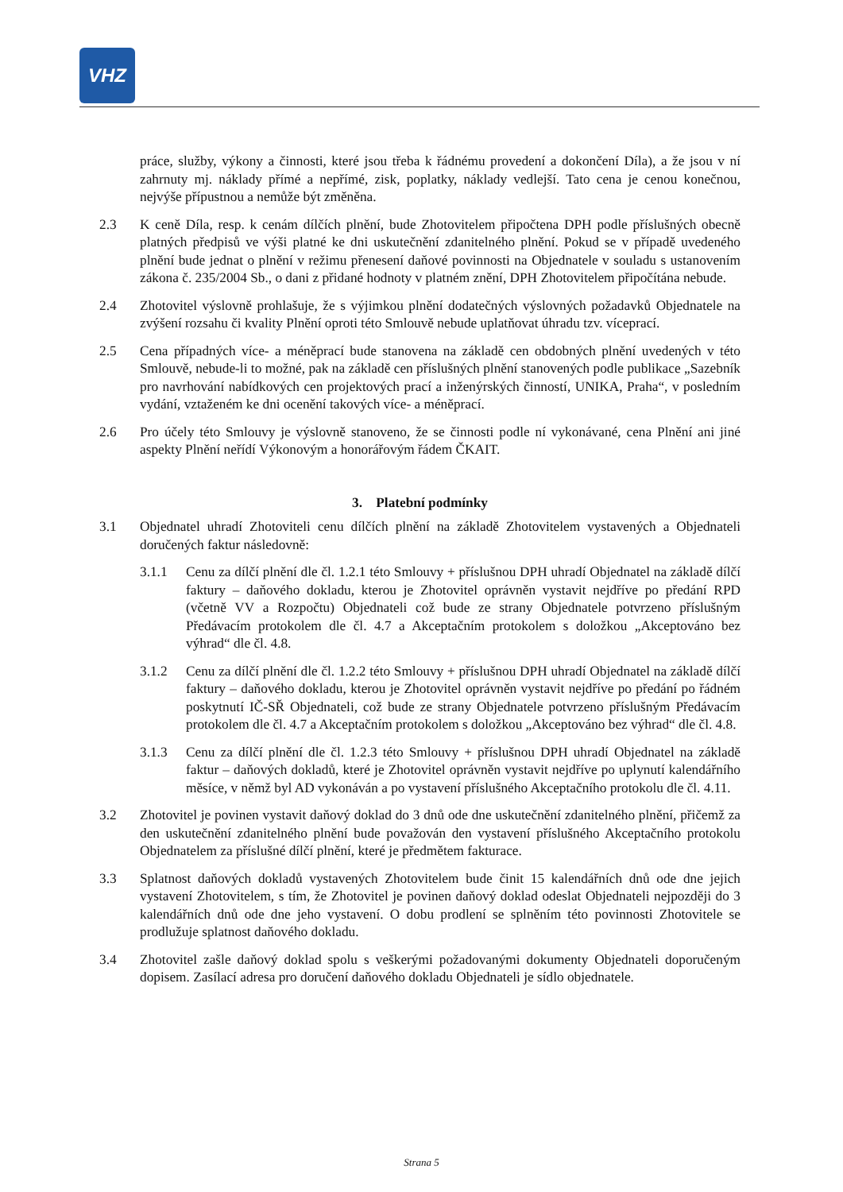VHZ
práce, služby, výkony a činnosti, které jsou třeba k řádnému provedení a dokončení Díla), a že jsou v ní zahrnuty mj. náklady přímé a nepřímé, zisk, poplatky, náklady vedlejší. Tato cena je cenou konečnou, nejvýše přípustnou a nemůže být změněna.
2.3 K ceně Díla, resp. k cenám dílčích plnění, bude Zhotovitelem připočtena DPH podle příslušných obecně platných předpisů ve výši platné ke dni uskutečnění zdanitelného plnění. Pokud se v případě uvedeného plnění bude jednat o plnění v režimu přenesení daňové povinnosti na Objednatele v souladu s ustanovením zákona č. 235/2004 Sb., o dani z přidané hodnoty v platném znění, DPH Zhotovitelem připočítána nebude.
2.4 Zhotovitel výslovně prohlašuje, že s výjimkou plnění dodatečných výslovných požadavků Objednatele na zvýšení rozsahu či kvality Plnění oproti této Smlouvě nebude uplatňovat úhradu tzv. víceprací.
2.5 Cena případných více- a méněprací bude stanovena na základě cen obdobných plnění uvedených v této Smlouvě, nebude-li to možné, pak na základě cen příslušných plnění stanovených podle publikace „Sazebník pro navrhování nabídkových cen projektových prací a inženýrských činností, UNIKA, Praha“, v posledním vydání, vztaženém ke dni ocenění takových více- a méněprací.
2.6 Pro účely této Smlouvy je výslovně stanoveno, že se činnosti podle ní vykonávané, cena Plnění ani jiné aspekty Plnění neřídí Výkonovým a honorářovým řádem ČKAIT.
3. Platební podmínky
3.1 Objednatel uhradí Zhotoviteli cenu dílčích plnění na základě Zhotovitelem vystavených a Objednateli doručených faktur následovně:
3.1.1 Cenu za dílčí plnění dle čl. 1.2.1 této Smlouvy + příslušnou DPH uhradí Objednatel na základě dílčí faktury – daňového dokladu, kterou je Zhotovitel oprávněn vystavit nejdříve po předání RPD (včetně VV a Rozpočtu) Objednateli což bude ze strany Objednatele potvrzeno příslušným Předávacím protokolem dle čl. 4.7 a Akceptačním protokolem s doložkou „Akceptováno bez výhrad“ dle čl. 4.8.
3.1.2 Cenu za dílčí plnění dle čl. 1.2.2 této Smlouvy + příslušnou DPH uhradí Objednatel na základě dílčí faktury – daňového dokladu, kterou je Zhotovitel oprávněn vystavit nejdříve po předání po řádném poskytnutí IČ-SŘ Objednateli, což bude ze strany Objednatele potvrzeno příslušným Předávacím protokolem dle čl. 4.7 a Akceptačním protokolem s doložkou „Akceptováno bez výhrad“ dle čl. 4.8.
3.1.3 Cenu za dílčí plnění dle čl. 1.2.3 této Smlouvy + příslušnou DPH uhradí Objednatel na základě faktur – daňových dokladů, které je Zhotovitel oprávněn vystavit nejdříve po uplynutí kalendářního měsíce, v němž byl AD vykonáván a po vystavení příslušného Akceptačního protokolu dle čl. 4.11.
3.2 Zhotovitel je povinen vystavit daňový doklad do 3 dnů ode dne uskutečnění zdanitelného plnění, přičemž za den uskutečnění zdanitelného plnění bude považován den vystavení příslušného Akceptačního protokolu Objednatelem za příslušné dílčí plnění, které je předmětem fakturace.
3.3 Splatnost daňových dokladů vystavených Zhotovitelem bude činit 15 kalendářních dnů ode dne jejich vystavení Zhotovitelem, s tím, že Zhotovitel je povinen daňový doklad odeslat Objednateli nejpozději do 3 kalendářních dnů ode dne jeho vystavení. O dobu prodlení se splněním této povinnosti Zhotovitele se prodlužuje splatnost daňového dokladu.
3.4 Zhotovitel zašle daňový doklad spolu s veškerými požadovanými dokumenty Objednateli doporučeným dopisem. Zasílací adresa pro doručení daňového dokladu Objednateli je sídlo objednatele.
Strana 5